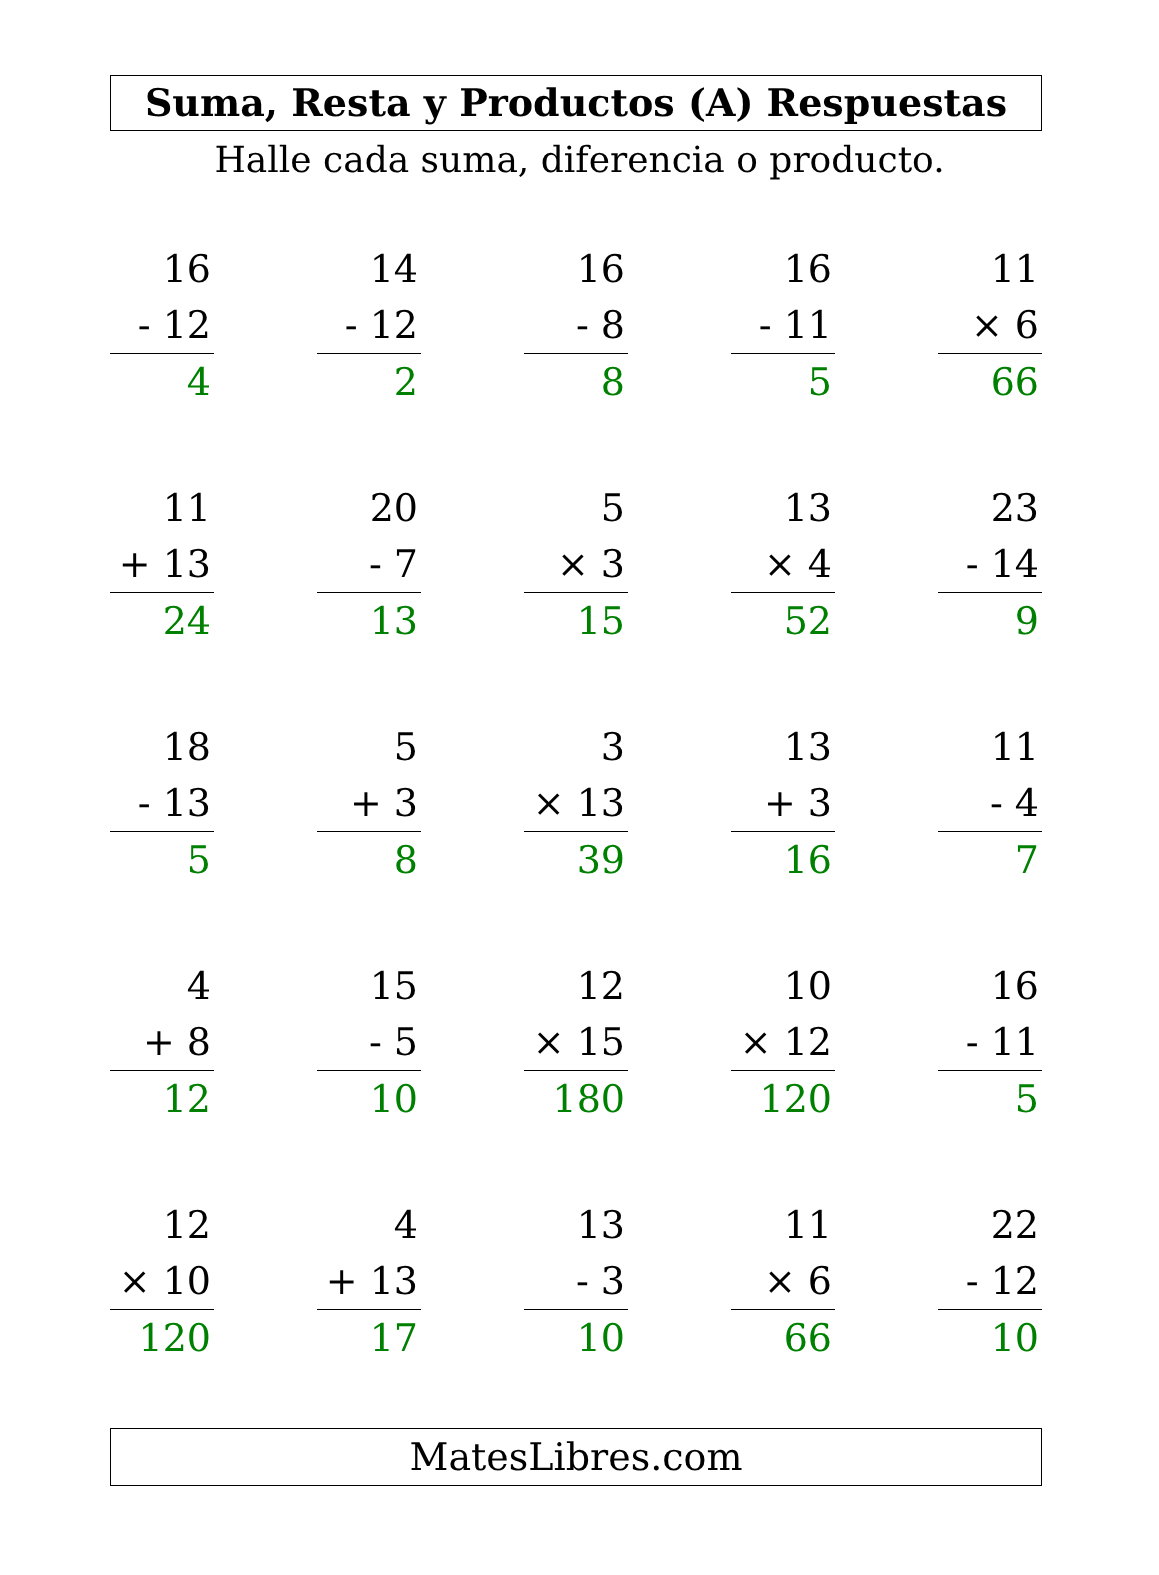Suma, Resta y Productos (A) Respuestas
Halle cada suma, diferencia o producto.
16
- 12
4
14
- 12
2
16
- 8
8
16
- 11
5
11
× 6
66
11
+ 13
24
20
- 7
13
5
× 3
15
13
× 4
52
23
- 14
9
18
- 13
5
5
+ 3
8
3
× 13
39
13
+ 3
16
11
- 4
7
4
+ 8
12
15
- 5
10
12
× 15
180
10
× 12
120
16
- 11
5
12
× 10
120
4
+ 13
17
13
- 3
10
11
× 6
66
22
- 12
10
MatesLibres.com